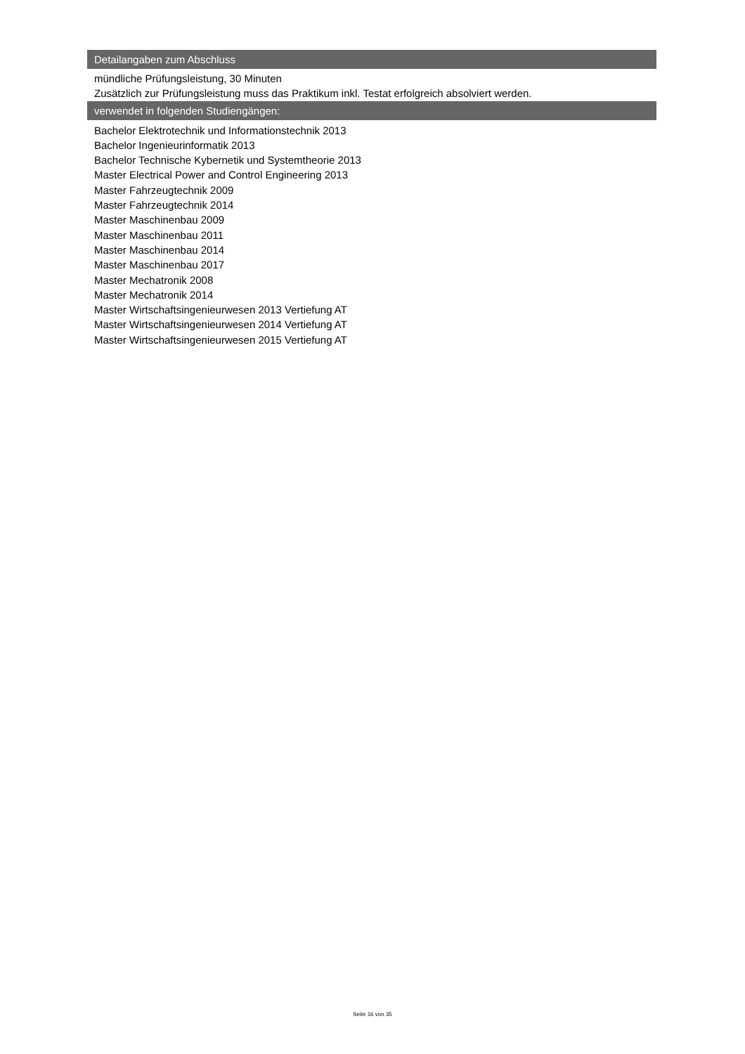Detailangaben zum Abschluss
mündliche Prüfungsleistung, 30 Minuten
Zusätzlich zur Prüfungsleistung muss das Praktikum inkl. Testat erfolgreich absolviert werden.
verwendet in folgenden Studiengängen:
Bachelor Elektrotechnik und Informationstechnik 2013
Bachelor Ingenieurinformatik 2013
Bachelor Technische Kybernetik und Systemtheorie 2013
Master Electrical Power and Control Engineering 2013
Master Fahrzeugtechnik 2009
Master Fahrzeugtechnik 2014
Master Maschinenbau 2009
Master Maschinenbau 2011
Master Maschinenbau 2014
Master Maschinenbau 2017
Master Mechatronik 2008
Master Mechatronik 2014
Master Wirtschaftsingenieurwesen 2013 Vertiefung AT
Master Wirtschaftsingenieurwesen 2014 Vertiefung AT
Master Wirtschaftsingenieurwesen 2015 Vertiefung AT
Seite 16 von 35